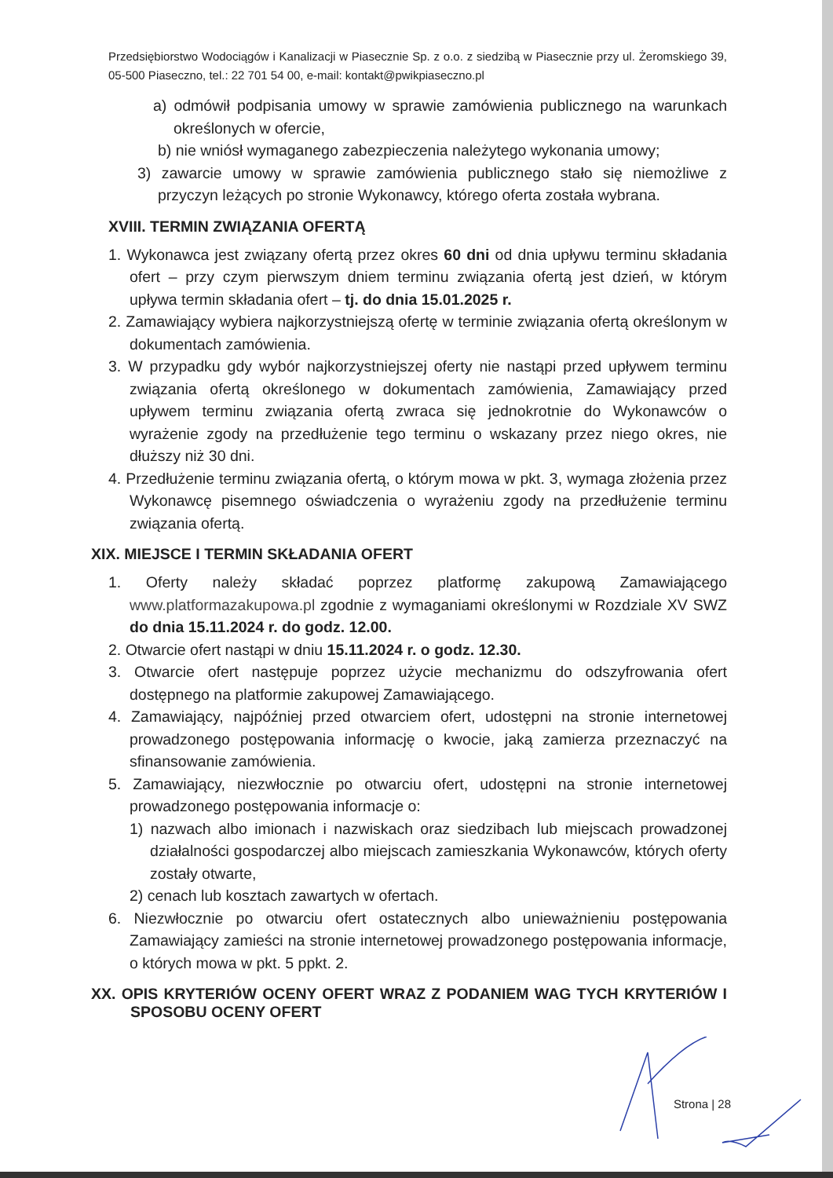Przedsiębiorstwo Wodociągów i Kanalizacji w Piasecznie Sp. z o.o. z siedzibą w Piasecznie przy ul. Żeromskiego 39, 05-500 Piaseczno, tel.: 22 701 54 00, e-mail: kontakt@pwikpiaseczno.pl
a) odmówił podpisania umowy w sprawie zamówienia publicznego na warunkach określonych w ofercie,
b) nie wniósł wymaganego zabezpieczenia należytego wykonania umowy;
3) zawarcie umowy w sprawie zamówienia publicznego stało się niemożliwe z przyczyn leżących po stronie Wykonawcy, którego oferta została wybrana.
XVIII. TERMIN ZWIĄZANIA OFERTĄ
1. Wykonawca jest związany ofertą przez okres 60 dni od dnia upływu terminu składania ofert – przy czym pierwszym dniem terminu związania ofertą jest dzień, w którym upływa termin składania ofert – tj. do dnia 15.01.2025 r.
2. Zamawiający wybiera najkorzystniejszą ofertę w terminie związania ofertą określonym w dokumentach zamówienia.
3. W przypadku gdy wybór najkorzystniejszej oferty nie nastąpi przed upływem terminu związania ofertą określonego w dokumentach zamówienia, Zamawiający przed upływem terminu związania ofertą zwraca się jednokrotnie do Wykonawców o wyrażenie zgody na przedłużenie tego terminu o wskazany przez niego okres, nie dłuższy niż 30 dni.
4. Przedłużenie terminu związania ofertą, o którym mowa w pkt. 3, wymaga złożenia przez Wykonawcę pisemnego oświadczenia o wyrażeniu zgody na przedłużenie terminu związania ofertą.
XIX. MIEJSCE I TERMIN SKŁADANIA OFERT
1. Oferty należy składać poprzez platformę zakupową Zamawiającego www.platformazakupowa.pl zgodnie z wymaganiami określonymi w Rozdziale XV SWZ do dnia 15.11.2024 r. do godz. 12.00.
2. Otwarcie ofert nastąpi w dniu 15.11.2024 r. o godz. 12.30.
3. Otwarcie ofert następuje poprzez użycie mechanizmu do odszyfrowania ofert dostępnego na platformie zakupowej Zamawiającego.
4. Zamawiający, najpóźniej przed otwarciem ofert, udostępni na stronie internetowej prowadzonego postępowania informację o kwocie, jaką zamierza przeznaczyć na sfinansowanie zamówienia.
5. Zamawiający, niezwłocznie po otwarciu ofert, udostępni na stronie internetowej prowadzonego postępowania informacje o:
1) nazwach albo imionach i nazwiskach oraz siedzibach lub miejscach prowadzonej działalności gospodarczej albo miejscach zamieszkania Wykonawców, których oferty zostały otwarte,
2) cenach lub kosztach zawartych w ofertach.
6. Niezwłocznie po otwarciu ofert ostatecznych albo unieważnieniu postępowania Zamawiający zamieści na stronie internetowej prowadzonego postępowania informacje, o których mowa w pkt. 5 ppkt. 2.
XX. OPIS KRYTERIÓW OCENY OFERT WRAZ Z PODANIEM WAG TYCH KRYTERIÓW I SPOSOBU OCENY OFERT
Strona | 28